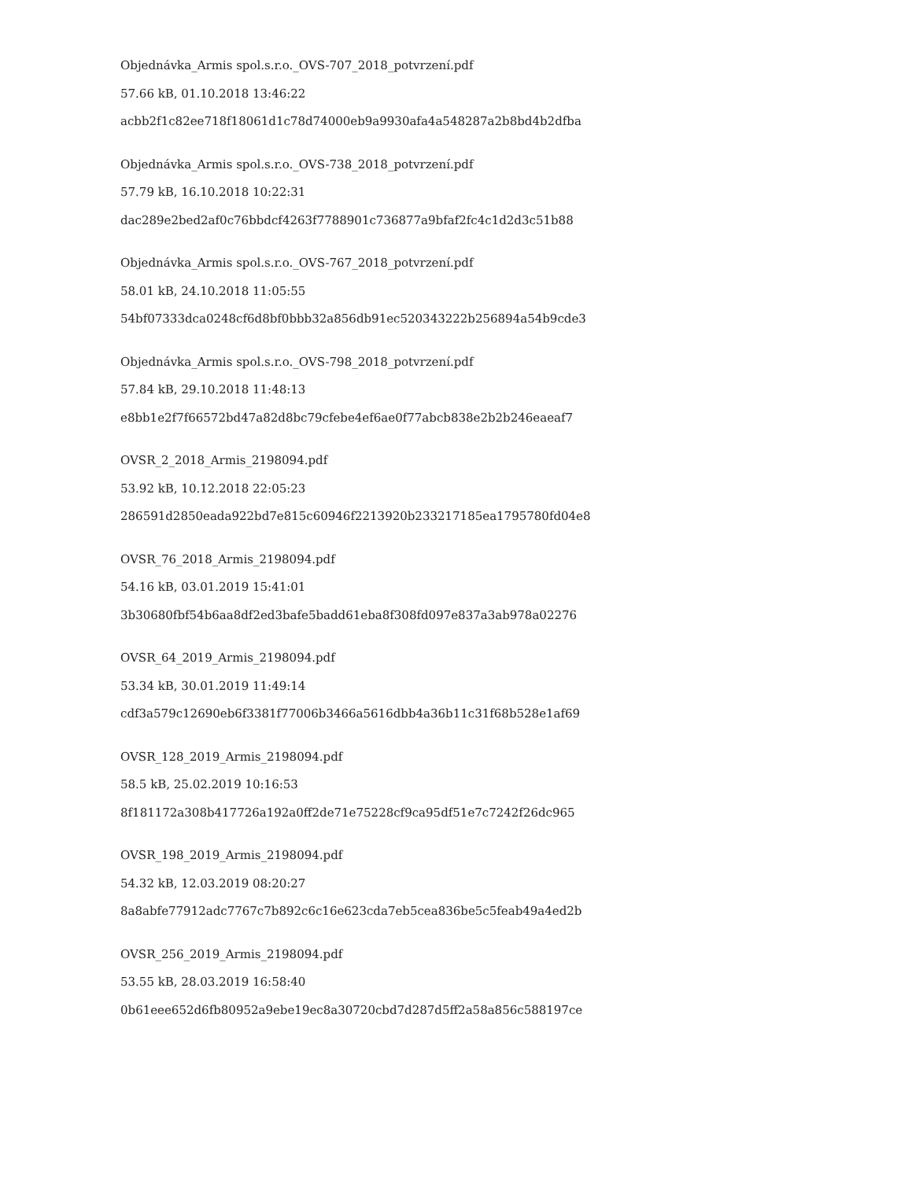Objednávka_Armis spol.s.r.o._OVS-707_2018_potvrzení.pdf
57.66 kB, 01.10.2018 13:46:22
acbb2f1c82ee718f18061d1c78d74000eb9a9930afa4a548287a2b8bd4b2dfba
Objednávka_Armis spol.s.r.o._OVS-738_2018_potvrzení.pdf
57.79 kB, 16.10.2018 10:22:31
dac289e2bed2af0c76bbdcf4263f7788901c736877a9bfaf2fc4c1d2d3c51b88
Objednávka_Armis spol.s.r.o._OVS-767_2018_potvrzení.pdf
58.01 kB, 24.10.2018 11:05:55
54bf07333dca0248cf6d8bf0bbb32a856db91ec520343222b256894a54b9cde3
Objednávka_Armis spol.s.r.o._OVS-798_2018_potvrzení.pdf
57.84 kB, 29.10.2018 11:48:13
e8bb1e2f7f66572bd47a82d8bc79cfebe4ef6ae0f77abcb838e2b2b246eaeaf7
OVSR_2_2018_Armis_2198094.pdf
53.92 kB, 10.12.2018 22:05:23
286591d2850eada922bd7e815c60946f2213920b233217185ea1795780fd04e8
OVSR_76_2018_Armis_2198094.pdf
54.16 kB, 03.01.2019 15:41:01
3b30680fbf54b6aa8df2ed3bafe5badd61eba8f308fd097e837a3ab978a02276
OVSR_64_2019_Armis_2198094.pdf
53.34 kB, 30.01.2019 11:49:14
cdf3a579c12690eb6f3381f77006b3466a5616dbb4a36b11c31f68b528e1af69
OVSR_128_2019_Armis_2198094.pdf
58.5 kB, 25.02.2019 10:16:53
8f181172a308b417726a192a0ff2de71e75228cf9ca95df51e7c7242f26dc965
OVSR_198_2019_Armis_2198094.pdf
54.32 kB, 12.03.2019 08:20:27
8a8abfe77912adc7767c7b892c6c16e623cda7eb5cea836be5c5feab49a4ed2b
OVSR_256_2019_Armis_2198094.pdf
53.55 kB, 28.03.2019 16:58:40
0b61eee652d6fb80952a9ebe19ec8a30720cbd7d287d5ff2a58a856c588197ce